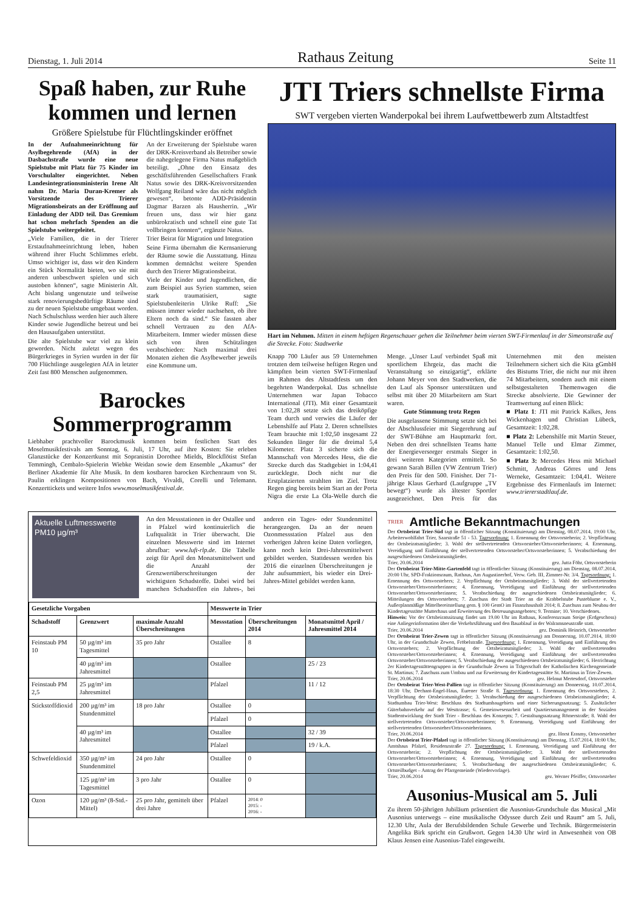Dienstag, 1. Juli 2014 Rathaus Zeitung Seite 11
Spaß haben, zur Ruhe kommen und lernen
Größere Spielstube für Flüchtlingskinder eröffnet
In der Aufnahmeeinrichtung für Asylbegehrende (AfA) in der Dasbachstraße wurde eine neue Spielstube mit Platz für 75 Kinder im Vorschulalter eingerichtet. Neben Landesintegrationsministerin Irene Alt nahm Dr. Maria Duran-Kremer als Vorsitzende des Trierer Migrationsbeirats an der Eröffnung auf Einladung der ADD teil. Das Gremium hat schon mehrfach Spenden an die Spielstube weitergeleitet.
„Viele Familien, die in der Trierer Erstaufnahmeeinrichtung leben, haben während ihrer Flucht Schlimmes erlebt. Umso wichtiger ist, dass wir den Kindern ein Stück Normalität bieten, wo sie mit anderen unbeschwert spielen und sich austoben können“, sagte Ministerin Alt. Acht bislang ungenutzte und teilweise stark renovierungsbedürftige Räume sind zu der neuen Spielstube umgebaut worden. Nach Schulschluss werden hier auch ältere Kinder sowie Jugendliche betreut und bei den Hausaufgaben unterstützt.
Die alte Spielstube war viel zu klein geworden. Nicht zuletzt wegen des Bürgerkrieges in Syrien wurden in der für 700 Flüchtlinge ausgelegten AfA in letzter Zeit fast 800 Menschen aufgenommen.
An der Erweiterung der Spielstube waren der DRK-Kreisverband als Betreiber sowie die nahegelegene Firma Natus maßgeblich beteiligt. „Ohne den Einsatz des geschäftsführenden Gesellschafters Frank Natus sowie des DRK-Kreisvorsitzenden Wolfgang Reiland wäre das nicht möglich gewesen“, betonte ADD-Präsidentin Dagmar Barzen als Hausherrin. „Wir freuen uns, dass wir hier ganz unbürokratisch und schnell eine gute Tat vollbringen konnten“, ergänzte Natus.
Trier Beirat für Migration und Integration
Seine Firma übernahm die Kernsanierung der Räume sowie die Ausstattung. Hinzu kommen demnächst weitere Spenden durch den Trierer Migrationsbeirat.
Viele der Kinder und Jugendlichen, die zum Beispiel aus Syrien stammen, seien stark traumatisiert, sagte Spielstubenleiterin Ulrike Ruff: „Sie müssen immer wieder nachsehen, ob ihre Eltern noch da sind.“ Sie fassten aber schnell Vertrauen zu den AfA-Mitarbeitern. Immer wieder müssen diese sich von ihren Schützlingen verabschieden: Nach maximal drei Monaten ziehen die Asylbewerber jeweils eine Kommune um.
Barockes Sommerprogramm
Liebhaber prachtvoller Barockmusik kommen beim festlichen Start des Moselmusikfestivals am Sonntag, 6. Juli, 17 Uhr, auf ihre Kosten: Sie erleben Glanzstücke der Konzertkunst mit Sopranistin Dorothee Mields, Blockflötist Stefan Temmingh, Cembalo-Spielerin Wiebke Weidan sowie dem Ensemble „Akamus“ der Berliner Akademie für Alte Musik. In dem kostbaren barocken Kirchenraum von St. Paulin erklingen Kompositionen von Bach, Vivaldi, Corelli und Telemann. Konzerttickets und weitere Infos www.moselmusikfestival.de.
JTI Triers schnellste Firma
SWT vergeben vierten Wanderpokal bei ihrem Laufwettbewerb zum Altstadtfest
Hart im Nehmen. Mitten in einem heftigen Regenschauer gehen die Teilnehmer beim vierten SWT-Firmenlauf in der Simeonstraße auf die Strecke. Foto: Stadtwerke
Knapp 700 Läufer aus 59 Unternehmen trotzten dem teilweise heftigen Regen und kämpften beim vierten SWT-Firmenlauf im Rahmen des Altstadtfests um den begehrten Wanderpokal. Das schnellste Unternehmen war Japan Tobacco International (JTI). Mit einer Gesamtzeit von 1:02,28 setzte sich das dreiköpfige Team durch und verwies die Läufer der Lebenshilfe auf Platz 2. Deren schnellstes Team brauchte mit 1:02,50 insgesamt 22 Sekunden länger für die dreimal 5,4 Kilometer. Platz 3 sicherte sich die Mannschaft von Mercedes Hess, die die Strecke durch das Stadtgebiet in 1:04,41 zurücklegte. Doch nicht nur die Erstplatzierten strahlten im Ziel. Trotz Regen ging bereits beim Start an der Porta Nigra die erste La Ola-Welle durch die Menge. „Unser Lauf verbindet Spaß mit sportlichem Ehrgeiz, das macht die Veranstaltung so einzigartig“, erklärte Johann Meyer von den Stadtwerken, die den Lauf als Sponsor unterstützen und selbst mit über 20 Mitarbeitern am Start waren.
Gute Stimmung trotz Regen
Die ausgelassene Stimmung setzte sich bei der Abschlussfeier mit Siegerehrung auf der SWT-Bühne am Hauptmarkt fort. Neben den drei schnellsten Teams hatte der Energieversorger erstmals Sieger in drei weiteren Kategorien ermittelt. So gewann Sarah Billen (VW Zentrum Trier) den Preis für den 500. Finisher. Der 71-jährige Klaus Gerhard (Laufgruppe „TV bewegt“) wurde als ältester Sportler ausgezeichnet. Den Preis für das Unternehmen mit den meisten Teilnehmern sichert sich die Kita gGmbH des Bistums Trier, die nicht nur mit ihren 74 Mitarbeitern, sondern auch mit einem selbstgestalteten Themenwagen die Strecke absolvierte. Die Gewinner der Teamwertung auf einen Blick:
■ Platz 1: JTI mit Patrick Kalkes, Jens Wickenhagen und Christian Lübeck, Gesamtzeit: 1:02,28.
■ Platz 2: Lebenshilfe mit Martin Steuer, Manuel Telle und Elmar Zimmer, Gesamtzeit: 1:02,50.
■ Platz 3: Mercedes Hess mit Michael Schmitt, Andreas Görres und Jens Werneke, Gesamtzeit: 1:04,41. Weitere Ergebnisse des Firmenlaufs im Internet: www.triererstadtlauf.de.
Aktuelle Luftmesswerte
PM10 µg/m³
An den Messstationen in der Ostallee und in Pfalzel wird kontinuierlich die Luftqualität in Trier überwacht. Die einzelnen Messwerte sind im Internet abrufbar: www.luft-rlp.de. Die Tabelle zeigt für April den Monatsmittelwert und die Anzahl der Grenzwertüberschreitungen der wichtigsten Schadstoffe. Dabei wird bei manchen Schadstoffen ein Jahres-, bei anderen ein Tages- oder Stundenmittel herangezogen. Da an der neuen Ozonmessstation Pfalzel aus den vorherigen Jahren keine Daten vorliegen, kann noch kein Drei-Jahresmittelwert gebildet werden. Stattdessen werden bis 2016 die einzelnen Überschreitungen je Jahr aufsummiert, bis wieder ein Drei-Jahres-Mittel gebildet werden kann.
| Gesetzliche Vorgaben | | | Messwerte in Trier | | |
| --- | --- | --- | --- | --- | --- |
| Schadstoff | Grenzwert | maximale Anzahl Überschreitungen | Messstation | Überschreitungen 2014 | Monatsmittel April / Jahresmittel 2014 |
| Feinstaub PM 10 | 50 µg/m³ im Tagesmittel | 35 pro Jahr | Ostallee | 8 | |
| | 40 µg/m³ im Jahresmittel | | Ostallee | | 25 / 23 |
| Feinstaub PM 2,5 | 25 µg/m³ im Jahresmittel | | Pfalzel | | 11 / 12 |
| Stickstoffdioxid | 200 µg/m³ im Stundenmittel | 18 pro Jahr | Ostallee | 0 | |
| | | | Pfalzel | 0 | |
| | 40 µg/m³ im Jahresmittel | | Ostallee | | 32 / 39 |
| | | | Pfalzel | | 19 / k.A. |
| Schwefeldioxid | 350 µg/m³ im Stundenmittel | 24 pro Jahr | Ostallee | 0 | |
| | 125 µg/m³ im Tagesmittel | 3 pro Jahr | Ostallee | 0 | |
| Ozon | 120 µg/m³ (8-Std.-Mittel) | 25 pro Jahr, gemittelt über drei Jahre | Pfalzel | 2014: 0 2015: - 2016: - | |
TRIER Amtliche Bekanntmachungen
Der Ortsbeirat Trier-Süd tagt in öffentlicher Sitzung (Konstituierung) am Dienstag, 08.07.2014, 19:00 Uhr, Arbeiterwohlfahrt Trier, Saarstraße 51 - 53. Tagesordnung: 1. Ernennung der Ortsvorsteherin; 2. Verpflichtung der Ortsbeiratsmitglieder; 3. Wahl der stellvertretenden Ortsvorsteher/Ortsvorsteherinnen; 4. Ernennung, Vereidigung und Einführung der stellvertretenden Ortsvorsteher/Ortsvorsteherinnen; 5. Verabschiedung der ausgeschiedenen Ortsbeiratsmitglieder.
Trier, 20.06.2014 gez. Jutta Föhr, Ortsvorsteherin
Der Ortsbeirat Trier-Mitte-Gartenfeld tagt in öffentlicher Sitzung (Konstituierung) am Dienstag, 08.07.2014, 20:00 Uhr, SPD-Fraktionsraum, Rathaus, Am Augustinerhof, Verw. Geb. III, Zimmer-Nr. 3/4. Tagesordnung: 1. Ernennung des Ortsvorstehers; 2. Verpflichtung der Ortsbeiratsmitglieder; 3. Wahl der stellvertretenden Ortsvorsteher/Ortsvorsteherinnen; 4. Ernennung, Vereidigung und Einführung der stellvertretenden Ortsvorsteher/Ortsvorsteherinnen; 5. Verabschiedung der ausgeschiedenen Ortsbeiratsmitglieder; 6. Mitteilungen des Ortsvorstehers; 7. Zuschuss der Stadt Trier an die Krabbelstube Pusteblume e. V., Außerplanmäßige Mittelbereitstellung gem. § 100 GemO im Finanzhaushalt 2014; 8. Zuschuss zum Neubau der Kindertagesstätte Mutterhaus und Erweiterung des Betreuungsangebotes; 9. Termine; 10. Verschiedenes.
Hinweis: Vor der Ortsbeiratssitzung findet um 19.00 Uhr im Rathaus, Konferenzraum Steipe (Erdgeschoss) eine Anliegerinformation über die Verkehrsführung und den Bauablauf in der Walramsneustraße statt.
Trier, 20.06.2014 gez. Dominik Heinrich, Ortsvorsteher
Der Ortsbeirat Trier-Zewen tagt in öffentlicher Sitzung (Konstituierung) am Donnerstag, 10.07.2014, 18:00 Uhr, in der Grundschule Zewen, Fröbelstraße. Tagesordnung: 1. Ernennung, Vereidigung und Einführung des Ortsvorstehers; 2. Verpflichtung der Ortsbeiratsmitglieder; 3. Wahl der stellvertretenden Ortsvorsteher/Ortsvorsteherinnen; 4. Ernennung, Vereidigung und Einführung der stellvertretenden Ortsvorsteher/Ortsvorsteherinnen; 5. Verabschiedung der ausgeschiedenen Ortsbeiratsmitglieder; 6. Herrichtung 2er Kindertagesstättengruppen in der Grundschule Zewen in Trägerschaft der Katholischen Kirchengemeinde St. Martinus; 7. Zuschuss zum Umbau und zur Erweiterung der Kindertagesstätte St. Martinus in Trier-Zewen.
Trier, 20.06.2014 gez. Helmut Mertesdorf, Ortsvorsteher
Der Ortsbeirat Trier-West-Pallien tagt in öffentlicher Sitzung (Konstituierung) am Donnerstag, 10.07.2014, 18:30 Uhr, Dechant-Engel-Haus, Eurener Straße 8. Tagesordnung: 1. Ernennung des Ortsvorstehers, 2. Verpflichtung der Ortsbeiratsmitglieder; 3. Verabschiedung der ausgeschiedenen Ortsbeiratsmitglieder; 4. Stadtumbau Trier-West: Beschluss des Stadtumbaugebiets und einer Sicherungssatzung; 5. Zusätzlicher Güterbahnverkehr auf der Westtrasse; 6. Gemeinwesenarbeit und Quartiersmanagement in der Sozialen Stadtentwicklung der Stadt Trier - Beschluss des Konzepts; 7. Gestaltungssatzung Römerstraße; 8. Wahl der stellvertretenden Ortsvorsteher/Ortsvorsteherinnen; 9. Ernennung, Vereidigung und Einführung der stellvertretenden Ortsvorsteher/Ortsvorsteherinnen.
Trier, 20.06.2014 gez. Horst Erasmy, Ortsvorsteher
Der Ortsbeirat Trier-Pfalzel tagt in öffentlicher Sitzung (Konstituierung) am Dienstag, 15.07.2014, 18:00 Uhr, Amtshaus Pfalzel, Residenzstraße 27. Tagesordnung: 1. Ernennung, Vereidigung und Einführung der Ortsvorsteherin; 2. Verpflichtung der Ortsbeiratsmitglieder; 3. Wahl der stellvertretenden Ortsvorsteher/Ortsvorsteherinnen; 4. Ernennung, Vereidigung und Einführung der stellvertretenden Ortsvorsteher/Ortsvorsteherinnen; 5. Verabschiedung der ausgeschiedenen Ortsbeiratsmitglieder; 6. Ortsteilbudget – Antrag der Pfarrgemeinde (Wiedervorlage).
Trier, 20.06.2014 gez. Werner Pfeiffer, Ortsvorsteher
Ausonius-Musical am 5. Juli
Zu ihrem 50-jährigen Jubiläum präsentiert die Ausonius-Grundschule das Musical „Mit Ausonius unterwegs – eine musikalische Odyssee durch Zeit und Raum“ am 5. Juli, 12.30 Uhr, Aula der Berufsbildenden Schule Gewerbe und Technik. Bürgermeisterin Angelika Birk spricht ein Grußwort. Gegen 14.30 Uhr wird in Anwesenheit von OB Klaus Jensen eine Ausonius-Tafel eingeweiht.